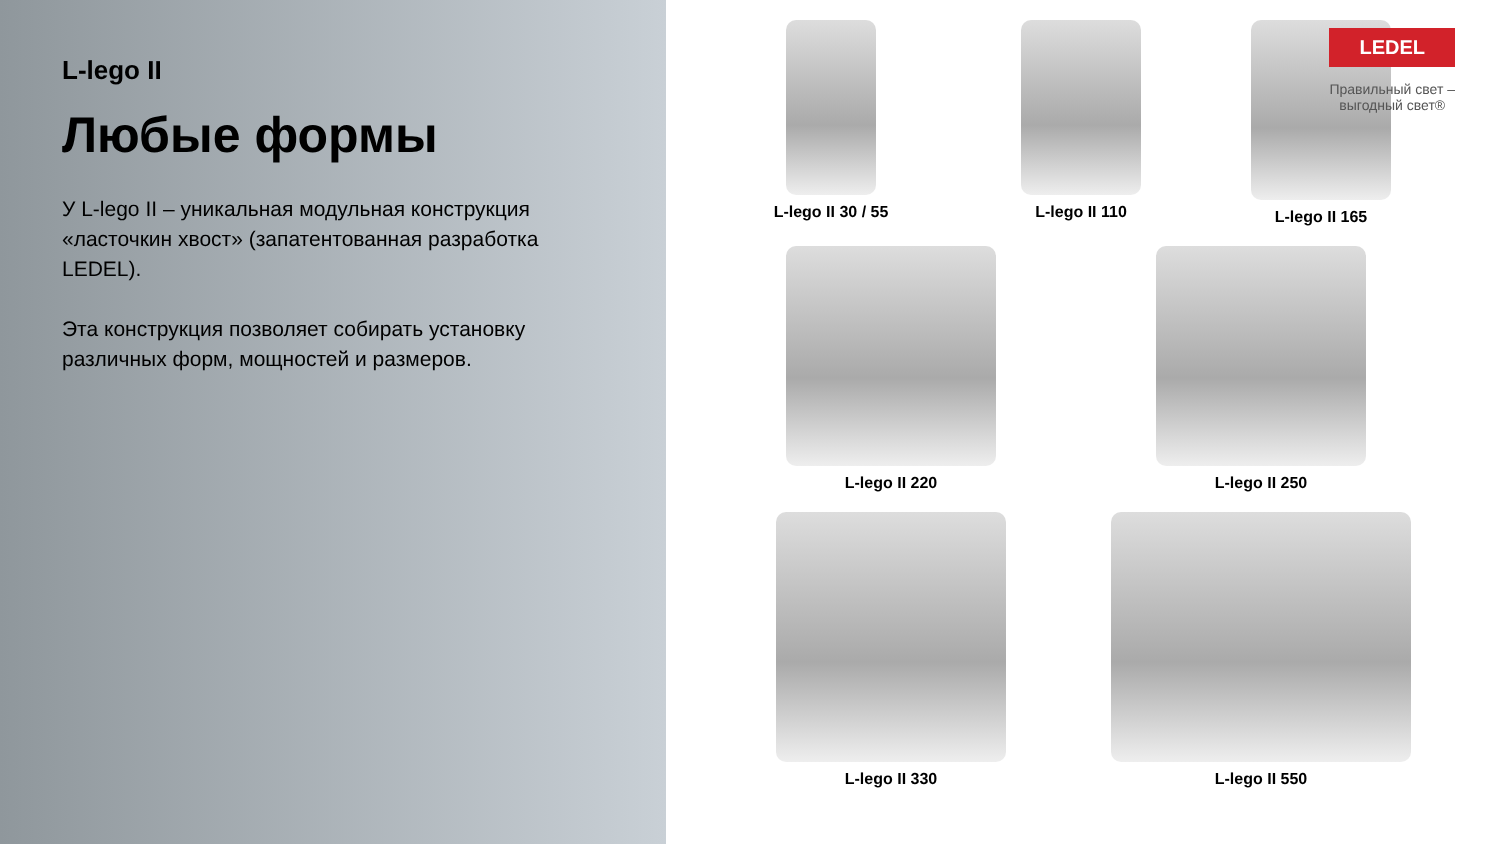L-lego II
Любые формы
У L-lego II – уникальная модульная конструкция «ласточкин хвост» (запатентованная разработка LEDEL).
Эта конструкция позволяет собирать установку различных форм, мощностей и размеров.
LEDEL
Правильный свет –
выгодный свет®
L-lego II 30 / 55
L-lego II 110
L-lego II 165
L-lego II 220
L-lego II 250
L-lego II 330
L-lego II 550